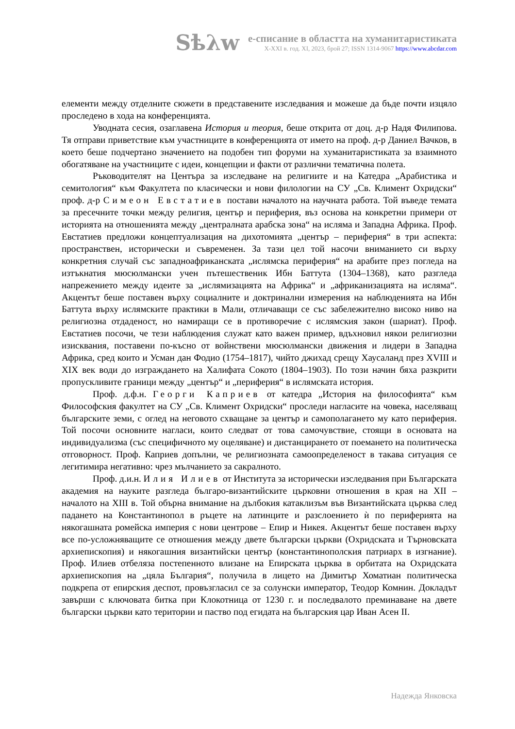Sѣλw
е-списание в областта на хуманитаристиката
X-XXI в. год. XI, 2023, брой 27; ISSN 1314-9067 https://www.abcdar.com
елементи между отделните сюжети в представените изследвания и можеше да бъде почти изцяло проследено в хода на конференцията.
Уводната сесия, озаглавена История и теория, беше открита от доц. д-р Надя Филипова. Тя отправи приветствие към участниците в конференцията от името на проф. д-р Даниел Вачков, в което беше подчертано значението на подобен тип форуми на хуманитаристиката за взаимното обогатяване на участниците с идеи, концепции и факти от различни тематична полета.
Ръководителят на Центъра за изследване на религиите и на Катедра „Арабистика и семитология“ към Факултета по класически и нови филологии на СУ „Св. Климент Охридски“ проф. д-р Симеон Евстатиев постави началото на научната работа. Той въведе темата за пресечните точки между религия, център и периферия, въз основа на конкретни примери от историята на отношенията между „централната арабска зона“ на исляма и Западна Африка. Проф. Евстатиев предложи концептуализация на дихотомията „център – периферия“ в три аспекта: пространствен, исторически и съвременен. За тази цел той насочи вниманието си върху конкретния случай със западноафриканската „ислямска периферия“ на арабите през погледа на изтъкнатия мюсюлмански учен пътешественик Ибн Баттута (1304–1368), като разгледа напрежението между идеите за „ислямизацията на Африка“ и „африканизацията на исляма“. Акцентът беше поставен върху социалните и доктринални измерения на наблюденията на Ибн Баттута върху ислямските практики в Мали, отличаващи се със забележително високо ниво на религиозна отдаденост, но намиращи се в противоречие с ислямския закон (шариат). Проф. Евстатиев посочи, че тези наблюдения служат като важен пример, вдъхновил някои религиозни изисквания, поставени по-късно от войнствени мюсюлмански движения и лидери в Западна Африка, сред които и Усман дан Фодио (1754–1817), чийто джихад срещу Хаусаланд през XVIII и XIX век води до изграждането на Халифата Сокото (1804–1903). По този начин бяха разкрити пропускливите граници между „център“ и „периферия“ в ислямската история.
Проф. д.ф.н. Георги Каприев от катедра „История на философията“ към Философския факултет на СУ „Св. Климент Охридски“ проследи нагласите на човека, населяващ българските земи, с оглед на неговото схващане за център и самополагането му като периферия. Той посочи основните нагласи, които следват от това самочувствие, стоящи в основата на индивидуализма (със специфичното му оцеляване) и дистанцирането от поемането на политическа отговорност. Проф. Каприев допълни, че религиозната самоопределеност в такава ситуация се легитимира негативно: чрез мълчанието за сакралното.
Проф. д.и.н. Илия Илиев от Института за исторически изследвания при Българската академия на науките разгледа българо-византийските църковни отношения в края на XII – началото на XIII в. Той обърна внимание на дълбокия катаклизъм във Византийската църква след падането на Константинопол в ръцете на латинците и разслоението ѝ по периферията на някогашната ромейска империя с нови центрове – Епир и Никея. Акцентът беше поставен върху все по-усложняващите се отношения между двете български църкви (Охридската и Търновската архиепископия) и някогашния византийски център (константинополския патриарх в изгнание). Проф. Илиев отбеляза постепенното влизане на Епирската църква в орбитата на Охридската архиепископия на „цяла България“, получила в лицето на Димитър Хоматиан политическа подкрепа от епирския деспот, провъзгласил се за солунски император, Теодор Комнин. Докладът завърши с ключовата битка при Клокотница от 1230 г. и последвалото преминаване на двете български църкви като територии и паство под егидата на българския цар Иван Асен II.
Надежда Янковска